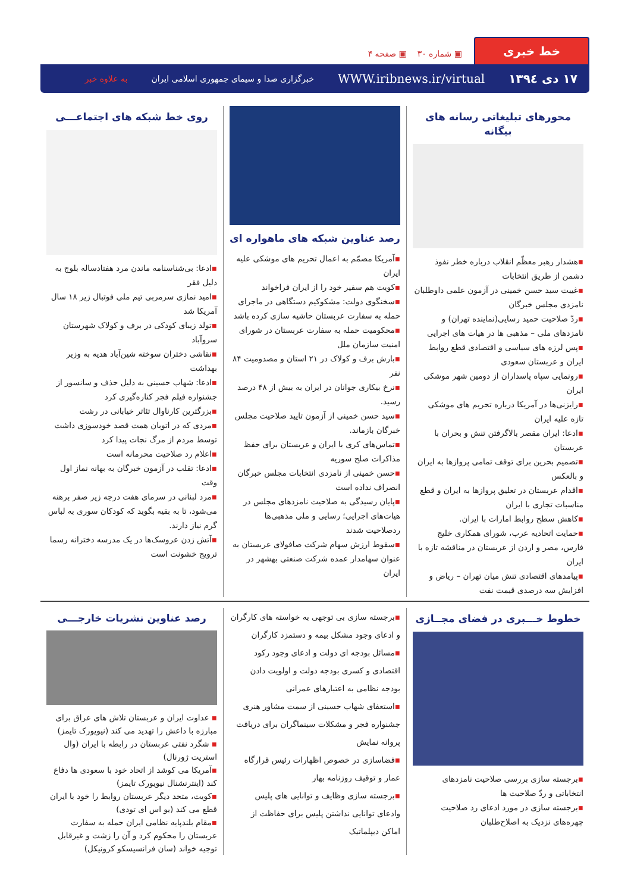خط خبری
▣ شماره ۳۰ ▣ صفحه ۴
۱۷ دی ۱۳۹٤ WWW.iribnews.ir/virtual خبرگزاری صدا و سیمای جمهوری اسلامی ایران به علاوه خبر
محورهای تبلیغاتی رسانه های بیگانه
▪هشدار رهبر معظّم انقلاب درباره خطر نفوذ دشمن از طریق انتخابات
▪غیبت سید حسن خمینی در آزمون علمی داوطلبان نامزدی مجلس خبرگان
▪ردّ صلاحیت حمید رسایی(نماینده تهران) و نامزدهای ملی – مذهبی ها در هیات های اجرایی
▪پس لرزه های سیاسی و اقتصادی قطع روابط ایران و عربستان سعودی
▪رونمایی سپاه پاسداران از دومین شهر موشکی ایران
▪رایزنی‌ها در آمریکا درباره تحریم های موشکی تازه علیه ایران
▪ادعا: ایران مقصر بالاگرفتن تنش و بحران با عربستان
▪تصمیم بحرین برای توقف تمامی پروازها به ایران و بالعکس
▪اقدام عربستان در تعلیق پروازها به ایران و قطع مناسبات تجاری با ایران
▪کاهش سطح روابط امارات با ایران.
▪حمایت اتحادیه عرب، شورای همکاری خلیج فارس، مصر و اردن از عربستان در مناقشه تازه با ایران
▪پیامدهای اقتصادی تنش میان تهران – ریاض و افزایش سه درصدی قیمت نفت
رصد عناوین شبکه های ماهواره ای
▪آمریکا مصمّم به اعمال تحریم های موشکی علیه ایران
▪کویت هم سفیر خود را از ایران فراخواند
▪سخنگوی دولت: مشکوکیم دستگاهی در ماجرای حمله به سفارت عربستان حاشیه سازی کرده باشد
▪محکومیت حمله به سفارت عربستان در شورای امنیت سازمان ملل
▪بارش برف و کولاک در ۲۱ استان و مصدومیت ۸۴ نفر
▪نرخ بیکاری جوانان در ایران به بیش از ۴۸ درصد رسید.
▪سید حسن خمینی از آزمون تایید صلاحیت مجلس خبرگان بازماند.
▪تماس‌های کری با ایران و عربستان برای حفظ مذاکرات صلح سوریه
▪حسن خمینی از نامزدی انتخابات مجلس خبرگان انصراف نداده است
▪پایان رسیدگی به صلاحیت نامزدهای مجلس در هیات‌های اجرایی؛ رسایی و ملی مذهبی‌ها ردصلاحیت شدند
▪سقوط ارزش سهام شرکت صافولای عربستان به عنوان سهامدار عمده شرکت صنعتی بهشهر در ایران
روی خط شبکه های اجتماعـــی
▪ادعا: بی‌شناسنامه ماندن مرد هفتادساله بلوچ به دلیل فقر
▪امید نمازی سرمربی تیم ملی فوتبال زیر ۱۸ سال آمریکا شد
▪تولد زیبای کودکی در برف و کولاک شهرستان سروآباد
▪نقاشی دختران سوخته شین‌آباد هدیه به وزیر بهداشت
▪ادعا: شهاب حسینی به دلیل حذف و سانسور از جشنواره فیلم فجر کناره‌گیری کرد
▪بزرگترین کارناوال تئاتر خیابانی در رشت
▪مردی که در اتوبان همت قصد خودسوزی داشت توسط مردم از مرگ نجات پیدا کرد
▪اعلام رد صلاحیت محرمانه است
▪ادعا: تقلب در آزمون خبرگان به بهانه نماز اول وقت
▪مرد لبنانی در سرمای هفت درجه زیر صفر برهنه می‌شود، تا به بقیه بگوید که کودکان سوری به لباس گرم نیاز دارند.
▪آتش زدن عروسک‌ها در یک مدرسه دخترانه رسما ترویج خشونت است
خطوط خـــبری در فضای مجــازی
▪برجسته سازی بررسی صلاحیت نامزدهای انتخاباتی و ردّ صلاحیت ها
▪برجسته سازی در مورد ادعای رد صلاحیت چهره‌های نزدیک به اصلاح‌طلبان
▪برجسته سازی بی توجهی به خواسته های کارگران و ادعای وجود مشکل بیمه و دستمزد کارگران
▪مسائل بودجه ای دولت و ادعای وجود رکود اقتصادی و کسری بودجه دولت و اولویت دادن بودجه نظامی به اعتبارهای عمرانی
▪استعفای شهاب حسینی از سمت مشاور هنری جشنواره فجر و مشکلات سینماگران برای دریافت پروانه نمایش
▪فضاسازی در خصوص اظهارات رئیس قرارگاه عمار و توقیف روزنامه بهار
▪برجسته سازی وظایف و توانایی های پلیس وادعای توانایی نداشتن پلیس برای حفاظت از اماکن دیپلماتیک
رصد عناوین نشریات خارجـــی
▪ عداوت ایران و عربستان تلاش های عراق برای مبارزه با داعش را تهدید می کند (نیویورک تایمز)
▪ شگرد نفتی عربستان در رابطه با ایران (وال استریت ژورنال)
▪آمریکا می کوشد از اتحاد خود با سعودی ها دفاع کند (اینترنشنال نیویورک تایمز)
▪کویت، متحد دیگر عربستان روابط را خود با ایران قطع می کند (یو اس ای تودی)
▪مقام بلندپایه نظامی ایران حمله به سفارت عربستان را محکوم کرد و آن را زشت و غیرقابل توجیه خواند (سان فرانسیسکو کرونیکل)